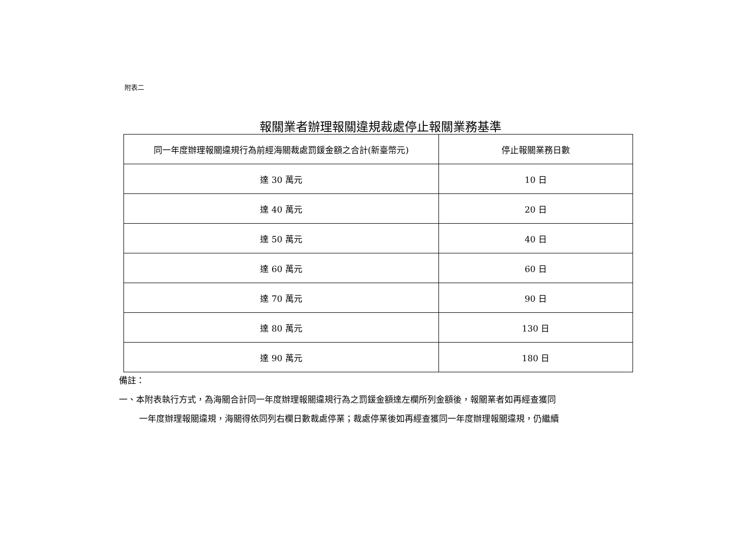附表二
報關業者辦理報關違規裁處停止報關業務基準
| 同一年度辦理報關違規行為前經海關裁處罰鍰金額之合計(新臺幣元) | 停止報關業務日數 |
| --- | --- |
| 達 30 萬元 | 10 日 |
| 達 40 萬元 | 20 日 |
| 達 50 萬元 | 40 日 |
| 達 60 萬元 | 60 日 |
| 達 70 萬元 | 90 日 |
| 達 80 萬元 | 130 日 |
| 達 90 萬元 | 180 日 |
備註：
一、本附表執行方式，為海關合計同一年度辦理報關違規行為之罰鍰金額達左欄所列金額後，報關業者如再經查獲同
一年度辦理報關違規，海關得依同列右欄日數裁處停業；裁處停業後如再經查獲同一年度辦理報關違規，仍繼續